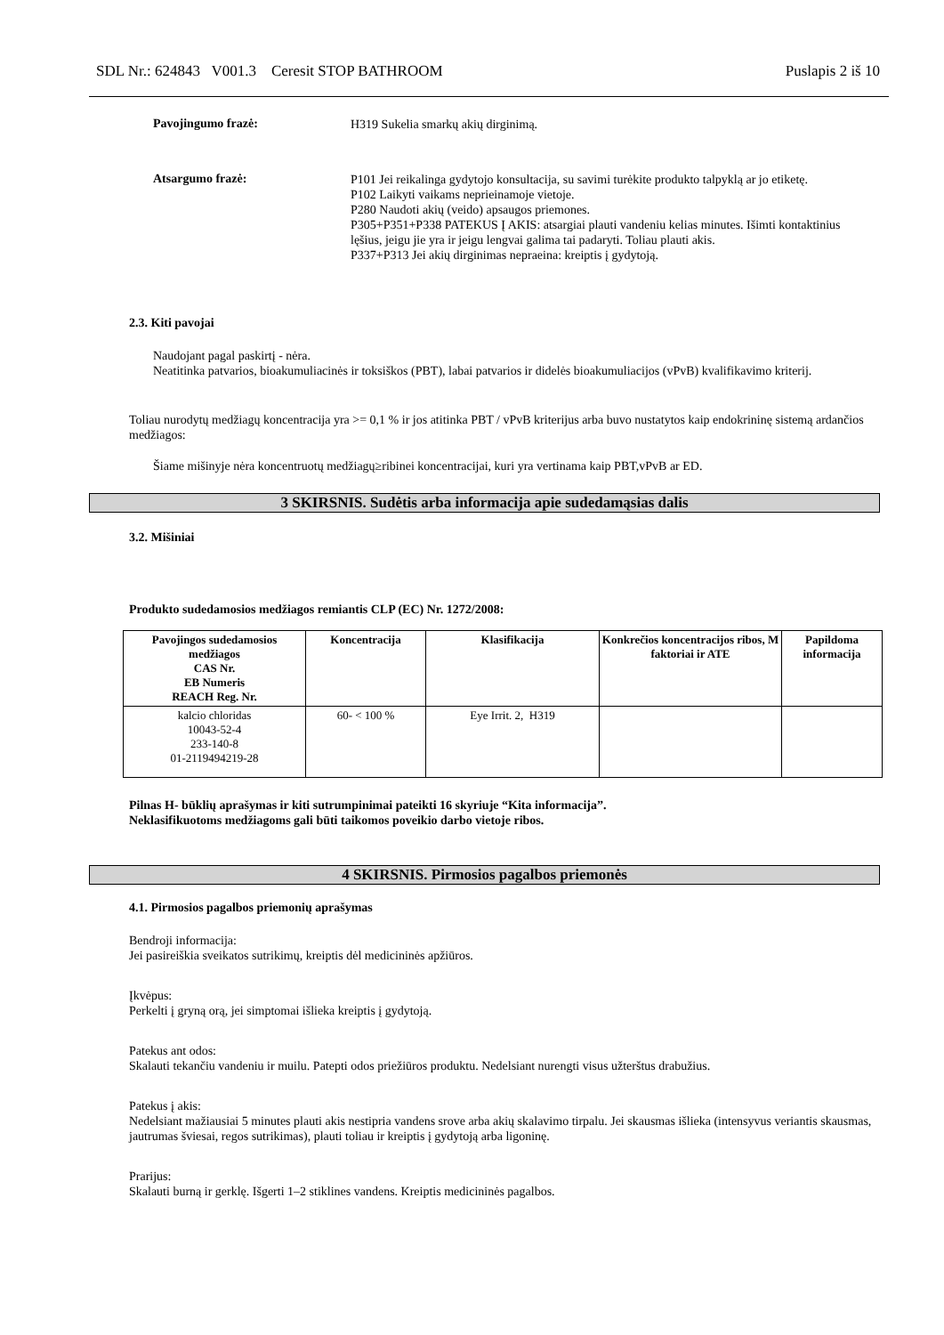SDL Nr.: 624843 V001.3 Ceresit STOP BATHROOM Puslapis 2 iš 10
Pavojingumo frazė:
H319 Sukelia smarkų akių dirginimą.
Atsargumo frazė:
P101 Jei reikalinga gydytojo konsultacija, su savimi turėkite produkto talpyklą ar jo etiketę.
P102 Laikyti vaikams neprieinamoje vietoje.
P280 Naudoti akių (veido) apsaugos priemones.
P305+P351+P338 PATEKUS Į AKIS: atsargiai plauti vandeniu kelias minutes. Išimti kontaktinius lęšius, jeigu jie yra ir jeigu lengvai galima tai padaryti. Toliau plauti akis.
P337+P313 Jei akių dirginimas nepraeina: kreiptis į gydytoją.
2.3. Kiti pavojai
Naudojant pagal paskirtį - nėra.
Neatitinka patvarios, bioakumuliacinės ir toksiškos (PBT), labai patvarios ir didelės bioakumuliacijos (vPvB) kvalifikavimo kriterij.
Toliau nurodytų medžiagų koncentracija yra >= 0,1 % ir jos atitinka PBT / vPvB kriterijus arba buvo nustatytos kaip endokrininę sistemą ardančios medžiagos:
Šiame mišinyje nėra koncentruotų medžiagų≥ribinei koncentracijai, kuri yra vertinama kaip PBT,vPvB ar ED.
3 SKIRSNIS. Sudėtis arba informacija apie sudedamąsias dalis
3.2. Mišiniai
Produkto sudedamosios medžiagos remiantis CLP (EC) Nr. 1272/2008:
| Pavojingos sudedamosios medžiagos CAS Nr. EB Numeris REACH Reg. Nr. | Koncentracija | Klasifikacija | Konkrečios koncentracijos ribos, M faktoriai ir ATE | Papildoma informacija |
| --- | --- | --- | --- | --- |
| kalcio chloridas 10043-52-4 233-140-8 01-2119494219-28 | 60- < 100 % | Eye Irrit. 2, H319 | | |
Pilnas H- būklių aprašymas ir kiti sutrumpinimai pateikti 16 skyriuje “Kita informacija”.
Neklasifikuotoms medžiagoms gali būti taikomos poveikio darbo vietoje ribos.
4 SKIRSNIS. Pirmosios pagalbos priemonės
4.1. Pirmosios pagalbos priemonių aprašymas
Bendroji informacija:
Jei pasireiškia sveikatos sutrikimų, kreiptis dėl medicininės apžiūros.
Įkvėpus:
Perkelti į gryną orą, jei simptomai išlieka kreiptis į gydytoją.
Patekus ant odos:
Skalauti tekančiu vandeniu ir muilu. Patepti odos priežiūros produktu. Nedelsiant nurengti visus užterštus drabužius.
Patekus į akis:
Nedelsiant mažiausiai 5 minutes plauti akis nestipria vandens srove arba akių skalavimo tirpalu. Jei skausmas išlieka (intensyvus veriantis skausmas, jautrumas šviesai, regos sutrikimas), plauti toliau ir kreiptis į gydytoją arba ligoninę.
Prarijus:
Skalauti burną ir gerklę. Išgerti 1–2 stiklines vandens. Kreiptis medicininės pagalbos.